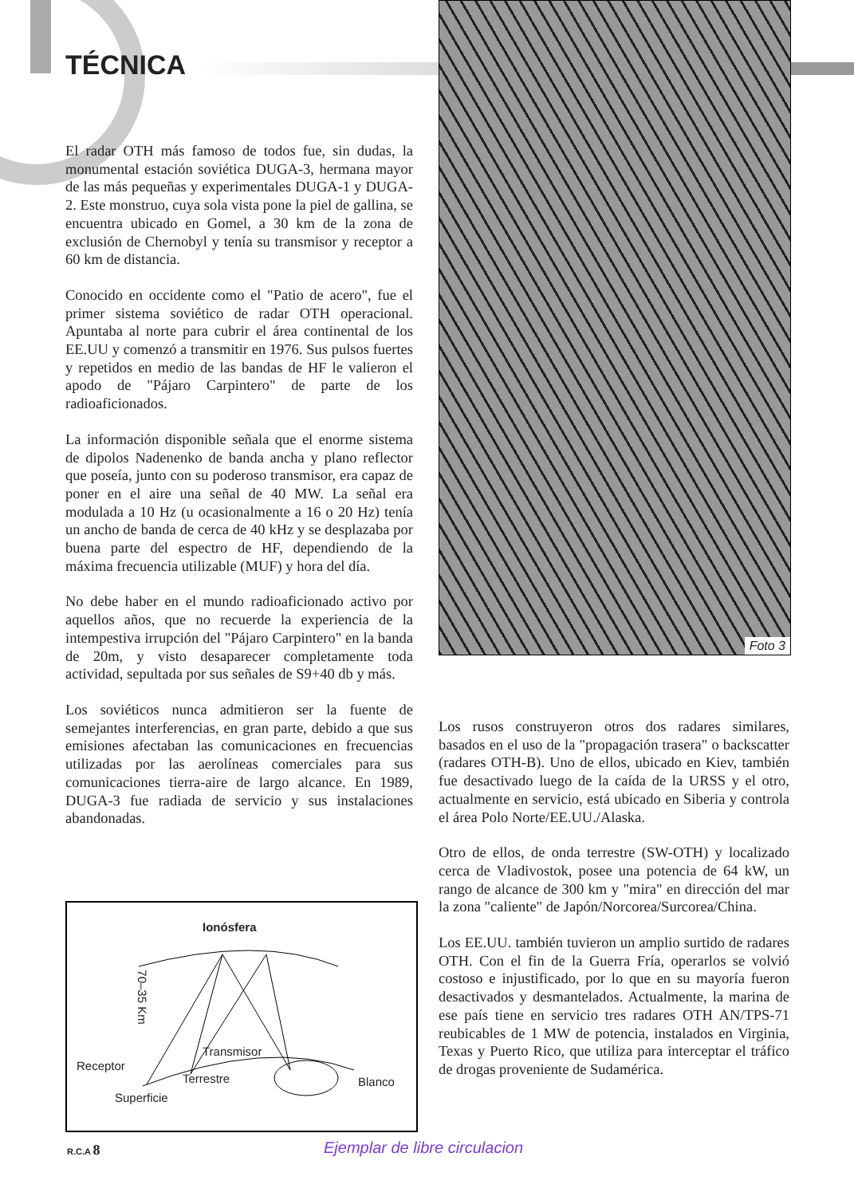TÉCNICA
El radar OTH más famoso de todos fue, sin dudas, la monumental estación soviética DUGA-3, hermana mayor de las más pequeñas y experimentales DUGA-1 y DUGA-2. Este monstruo, cuya sola vista pone la piel de gallina, se encuentra ubicado en Gomel, a 30 km de la zona de exclusión de Chernobyl y tenía su transmisor y receptor a 60 km de distancia.
Conocido en occidente como el "Patio de acero", fue el primer sistema soviético de radar OTH operacional. Apuntaba al norte para cubrir el área continental de los EE.UU y comenzó a transmitir en 1976. Sus pulsos fuertes y repetidos en medio de las bandas de HF le valieron el apodo de "Pájaro Carpintero" de parte de los radioaficionados.
La información disponible señala que el enorme sistema de dipolos Nadenenko de banda ancha y plano reflector que poseía, junto con su poderoso transmisor, era capaz de poner en el aire una señal de 40 MW. La señal era modulada a 10 Hz (u ocasionalmente a 16 o 20 Hz) tenía un ancho de banda de cerca de 40 kHz y se desplazaba por buena parte del espectro de HF, dependiendo de la máxima frecuencia utilizable (MUF) y hora del día.
No debe haber en el mundo radioaficionado activo por aquellos años, que no recuerde la experiencia de la intempestiva irrupción del "Pájaro Carpintero" en la banda de 20m, y visto desaparecer completamente toda actividad, sepultada por sus señales de S9+40 db y más.
Los soviéticos nunca admitieron ser la fuente de semejantes interferencias, en gran parte, debido a que sus emisiones afectaban las comunicaciones en frecuencias utilizadas por las aerolíneas comerciales para sus comunicaciones tierra-aire de largo alcance. En 1989, DUGA-3 fue radiada de servicio y sus instalaciones abandonadas.
Foto 3
Los rusos construyeron otros dos radares similares, basados en el uso de la "propagación trasera" o backscatter (radares OTH-B). Uno de ellos, ubicado en Kiev, también fue desactivado luego de la caída de la URSS y el otro, actualmente en servicio, está ubicado en Siberia y controla el área Polo Norte/EE.UU./Alaska.
Otro de ellos, de onda terrestre (SW-OTH) y localizado cerca de Vladivostok, posee una potencia de 64 kW, un rango de alcance de 300 km y "mira" en dirección del mar la zona "caliente" de Japón/Norcorea/Surcorea/China.
Los EE.UU. también tuvieron un amplio surtido de radares OTH. Con el fin de la Guerra Fría, operarlos se volvió costoso e injustificado, por lo que en su mayoría fueron desactivados y desmantelados. Actualmente, la marina de ese país tiene en servicio tres radares OTH AN/TPS-71 reubicables de 1 MW de potencia, instalados en Virginia, Texas y Puerto Rico, que utiliza para interceptar el tráfico de drogas proveniente de Sudamérica.
Ionósfera
70–35 Km
Transmisor
Receptor
Superficie
Terrestre Blanco
R.C.A 8 Ejemplar de libre circulacion